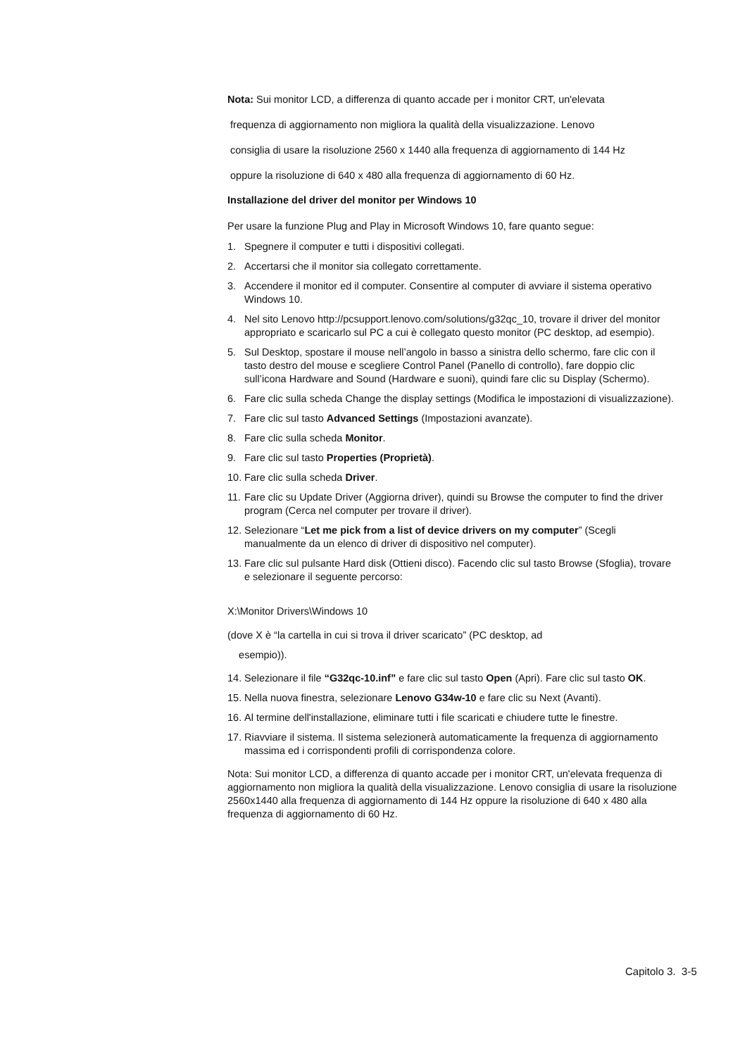Nota: Sui monitor LCD, a differenza di quanto accade per i monitor CRT, un'elevata
frequenza di aggiornamento non migliora la qualità della visualizzazione. Lenovo
consiglia di usare la risoluzione 2560 x 1440 alla frequenza di aggiornamento di 144 Hz
oppure la risoluzione di 640 x 480 alla frequenza di aggiornamento di 60 Hz.
Installazione del driver del monitor per Windows 10
Per usare la funzione Plug and Play in Microsoft Windows 10, fare quanto segue:
1. Spegnere il computer e tutti i dispositivi collegati.
2. Accertarsi che il monitor sia collegato correttamente.
3. Accendere il monitor ed il computer. Consentire al computer di avviare il sistema operativo Windows 10.
4. Nel sito Lenovo http://pcsupport.lenovo.com/solutions/g32qc_10, trovare il driver del monitor appropriato e scaricarlo sul PC a cui è collegato questo monitor (PC desktop, ad esempio).
5. Sul Desktop, spostare il mouse nell’angolo in basso a sinistra dello schermo, fare clic con il tasto destro del mouse e scegliere Control Panel (Panello di controllo), fare doppio clic sull’icona Hardware and Sound (Hardware e suoni), quindi fare clic su Display (Schermo).
6. Fare clic sulla scheda Change the display settings (Modifica le impostazioni di visualizzazione).
7. Fare clic sul tasto Advanced Settings (Impostazioni avanzate).
8. Fare clic sulla scheda Monitor.
9. Fare clic sul tasto Properties (Proprietà).
10. Fare clic sulla scheda Driver.
11. Fare clic su Update Driver (Aggiorna driver), quindi su Browse the computer to find the driver program (Cerca nel computer per trovare il driver).
12. Selezionare “Let me pick from a list of device drivers on my computer” (Scegli manualmente da un elenco di driver di dispositivo nel computer).
13. Fare clic sul pulsante Hard disk (Ottieni disco). Facendo clic sul tasto Browse (Sfoglia), trovare e selezionare il seguente percorso:
X:\Monitor Drivers\Windows 10
(dove X è “la cartella in cui si trova il driver scaricato” (PC desktop, ad
esempio)).
14. Selezionare il file “G32qc-10.inf” e fare clic sul tasto Open (Apri). Fare clic sul tasto OK.
15. Nella nuova finestra, selezionare Lenovo G34w-10 e fare clic su Next (Avanti).
16. Al termine dell'installazione, eliminare tutti i file scaricati e chiudere tutte le finestre.
17. Riavviare il sistema. Il sistema selezionerà automaticamente la frequenza di aggiornamento massima ed i corrispondenti profili di corrispondenza colore.
Nota: Sui monitor LCD, a differenza di quanto accade per i monitor CRT, un'elevata frequenza di aggiornamento non migliora la qualità della visualizzazione. Lenovo consiglia di usare la risoluzione 2560x1440 alla frequenza di aggiornamento di 144 Hz oppure la risoluzione di 640 x 480 alla frequenza di aggiornamento di 60 Hz.
Capitolo 3. 3-5